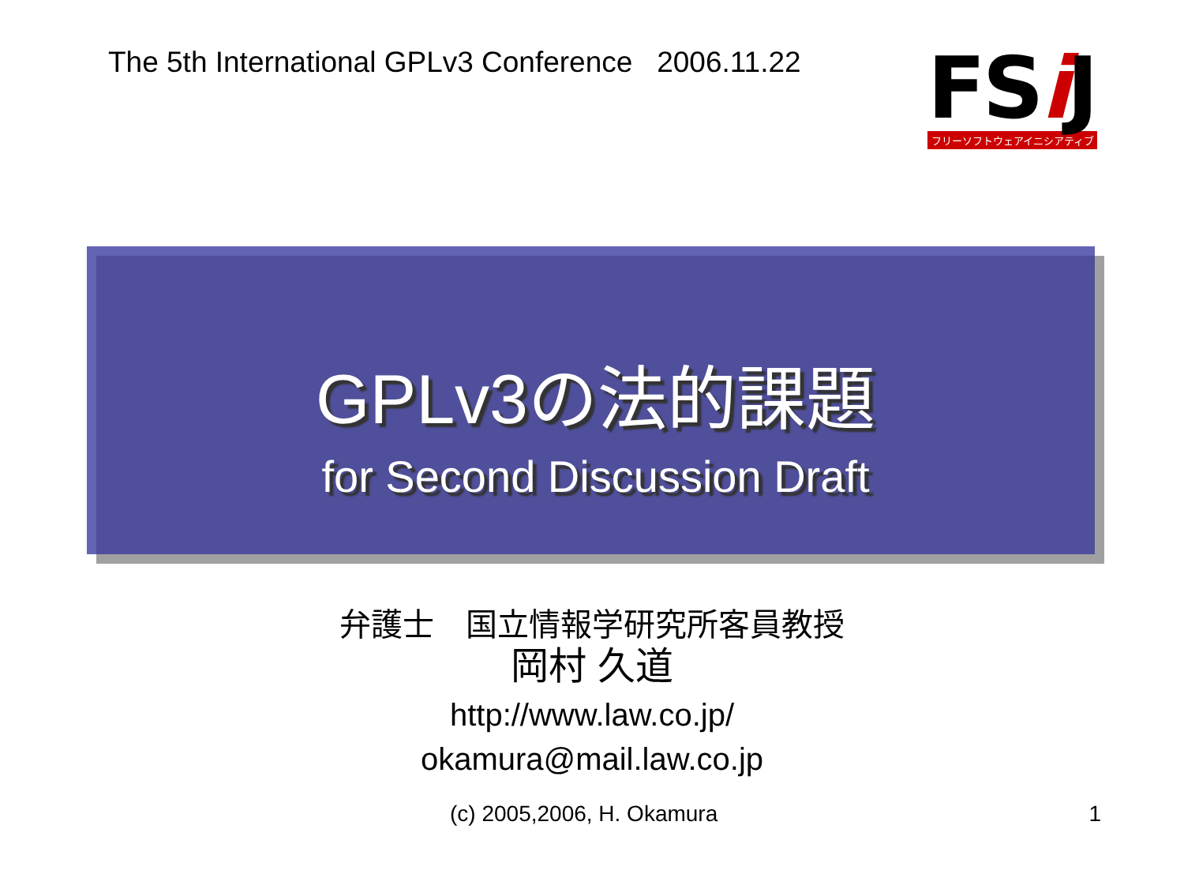The 5th International GPLv3 Conference 2006.11.22
FSi J
フリーソフトウェアイニシアティブ
GPLv3の法的課題
for Second Discussion Draft
弁護士　国立情報学研究所客員教授
岡村 久道
http://www.law.co.jp/
okamura@mail.law.co.jp
(c) 2005,2006, H. Okamura 1